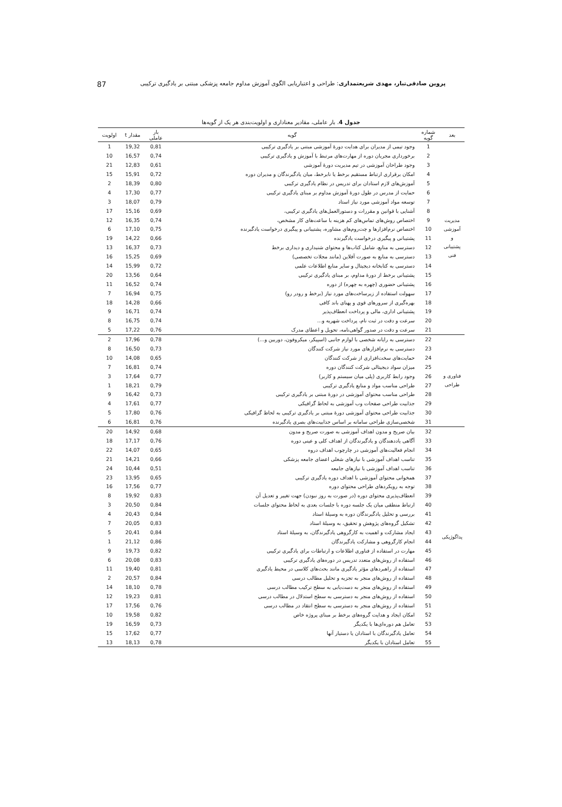پروین صادقی‌تبار، مهدی شریعتمداری: طراحی و اعتباریابی الگوی آموزش مداوم جامعه پزشکی مبتنی بر یادگیری ترکیبی 87
جدول 4. بار عاملی، مقادیر معناداری و اولویت‌بندی هر یک از گویه‌ها
| بعد | شماره گویه | گویه | بار عاملی | مقدار t | اولویت |
| --- | --- | --- | --- | --- | --- |
| مدیریت آموزشی و پشتیبانی فنی | 1 | وجود تیمی از مدیران برای هدایت دورهٔ آموزشی مبتنی بر یادگیری ترکیبی | 0,81 | 19,32 | 1 |
| | 2 | برخورداری مجریان دوره از مهارت‌های مرتبط با آموزش و یادگیری ترکیبی | 0,74 | 16,57 | 10 |
| | 3 | وجود طراحان آموزشی در تیم مدیریت دورهٔ آموزشی | 0,61 | 12,83 | 21 |
| | 4 | امکان برقراری ارتباط مستقیم برخط یا نابرخط، میان یادگیرندگان و مدیران دوره | 0,72 | 15,91 | 15 |
| | 5 | آموزش‌های لازم استادان برای تدریس در نظام یادگیری ترکیبی | 0,80 | 18,39 | 2 |
| | 6 | حمایت از مدرس در طول دورهٔ آموزش مداوم بر مبنای یادگیری ترکیبی | 0,77 | 17,30 | 4 |
| | 7 | توسعه مواد آموزشی مورد نیاز استاد | 0,79 | 18,07 | 3 |
| | 8 | آشنایی با قوانین و مقررات و دستورالعمل‌های یادگیری ترکیبی، | 0,69 | 15,16 | 17 |
| | 9 | اختصاص روش‌های تماس‌های کم هزینه با ساعت‌های کار مشخص، | 0,74 | 16,35 | 12 |
| | 10 | اختصاص نرم‌افزارها و چت‌روم‌های مشاوره، پشتیبانی و پیگیری درخواست یادگیرنده | 0,75 | 17,10 | 6 |
| | 11 | پشتیبانی و پیگیری درخواست یادگیرنده | 0,66 | 14,22 | 19 |
| | 12 | دسترسی به منابع، شامل کتاب‌ها و محتوای شنیداری و دیداری برخط | 0,73 | 16,37 | 13 |
| | 13 | دسترسی به منابع به صورت آفلاین (مانند مجلات تخصصی) | 0,69 | 15,25 | 16 |
| | 14 | دسترسی به کتابخانه دیجیتال و سایر منابع اطلاعات علمی | 0,72 | 15,99 | 14 |
| | 15 | پشتیبانی برخط از دورهٔ مداوم، بر مبنای یادگیری ترکیبی | 0,64 | 13,56 | 20 |
| | 16 | پشتیبانی حضوری (چهره به چهره) از دوره | 0,74 | 16,52 | 11 |
| | 17 | سهولت استفاده از زیرساخت‌های مورد نیاز (برخط و رودر رو) | 0,75 | 16,94 | 7 |
| | 18 | بهره‌گیری از سرورهای قوی و پهنای باند کافی | 0,66 | 14,28 | 18 |
| | 19 | پشتیبانی اداری، مالی و پرداخت انعطاف‌پذیر | 0,74 | 16,71 | 9 |
| | 20 | سرعت و دقت در ثبت نام، پرداخت شهریه و... | 0,74 | 16,75 | 8 |
| | 21 | سرعت و دقت در صدور گواهی‌نامه، تحویل و اعطای مدرک | 0,76 | 17,22 | 5 |
| فناوری و طراحی | 22 | دسترسی به رایانه شخصی با لوازم جانبی (اسپیکر، میکروفون، دوربین و...) | 0,78 | 17,96 | 2 |
| | 23 | دسترسی به نرم‌افزارهای مورد نیاز شرکت کنندگان | 0,73 | 16,50 | 8 |
| | 24 | حمایت‌های سخت‌افزاری از شرکت کنندگان | 0,65 | 14,08 | 10 |
| | 25 | میزان سواد دیجیتالی شرکت کنندگان دوره | 0,74 | 16,81 | 7 |
| | 26 | وجود رابط کاربری (پلی میان سیستم و کاربر) | 0,77 | 17,64 | 3 |
| | 27 | طراحی مناسب مواد و منابع یادگیری ترکیبی | 0,79 | 18,21 | 1 |
| | 28 | طراحی مناسب محتوای آموزشی در دورهٔ مبتنی بر یادگیری ترکیبی | 0,73 | 16,42 | 9 |
| | 29 | جذابیت طراحی صفحات وب آموزشی به لحاظ گرافیکی | 0,77 | 17,61 | 4 |
| | 30 | جذابیت طراحی محتوای آموزشی دورهٔ مبتنی بر یادگیری ترکیبی به لحاظ گرافیکی | 0,76 | 17,80 | 5 |
| | 31 | شخصی‌سازی طراحی سامانه بر اساس جذابیت‌های بصری یادگیرنده | 0,76 | 16,81 | 6 |
| پداگوژیکی | 32 | بیان صریح و مدون اهداف آموزشی به صورت صریح و مدون | 0,68 | 14,92 | 20 |
| | 33 | آگاهی یاددهندگان و یادگیرندگان از اهداف کلی و عینی دوره | 0,76 | 17,17 | 18 |
| | 34 | انجام فعالیت‌های آموزشی در چارچوب اهداف دروه | 0,65 | 14,07 | 22 |
| | 35 | تناسب اهداف آموزشی با نیازهای شغلی اعضای جامعه پزشکی | 0,66 | 14,21 | 21 |
| | 36 | تناسب اهداف آموزشی با نیازهای جامعه | 0,51 | 10,44 | 24 |
| | 37 | همخوانی محتوای آموزشی با اهداف دوره یادگیری ترکیبی | 0,65 | 13,95 | 23 |
| | 38 | توجه به رویکردهای طراحی محتوای دوره | 0,77 | 17,56 | 16 |
| | 39 | انعطاف‌پذیری محتوای دوره (در صورت به روز نبودن) جهت تغییر و تعدیل آن | 0,83 | 19,92 | 8 |
| | 40 | ارتباط منطقی میان یک جلسه دوره با جلسات بعدی به لحاظ محتوای جلسات | 0,84 | 20,50 | 3 |
| | 41 | بررسی و تحلیل یادگیرندگان دوره به وسیلهٔ استاد | 0,84 | 20,43 | 4 |
| | 42 | تشکیل گروه‌های پژوهش و تحقیق، به وسیلهٔ استاد | 0,83 | 20,05 | 7 |
| | 43 | ایجاد مشارکت و اهمیت به کارگروهی یادگیرندگان، به وسیلهٔ استاد | 0,84 | 20,41 | 5 |
| | 44 | انجام کارگروهی و مشارکت یادگیرندگان | 0,86 | 21,12 | 1 |
| | 45 | مهارت در استفاده از فناوری اطلاعات و ارتباطات برای یادگیری ترکیبی | 0,82 | 19,73 | 9 |
| | 46 | استفاده از روش‌های متعدد تدریس در دوره‌های یادگیری ترکیبی | 0,83 | 20,08 | 6 |
| | 47 | استفاده از راهبردهای مؤثر یادگیری مانند بحث‌های کلاسی در محیط یادگیری | 0,81 | 19,40 | 11 |
| | 48 | استفاده از روش‌های منجر به تجزیه و تحلیل مطالب درسی | 0,84 | 20,57 | 2 |
| | 49 | استفاده از روش‌های منجر به دست‌یابی به سطح ترکیب مطالب درسی | 0,78 | 18,10 | 14 |
| | 50 | استفاده از روش‌های منجر به دسترسی به سطح استدلال در مطالب درسی | 0,81 | 19,23 | 12 |
| | 51 | استفاده از روش‌های منجر به دسترسی به سطح انتقاد در مطالب درسی | 0,76 | 17,56 | 17 |
| | 52 | امکان ایجاد و هدایت گروه‌های برخط بر مبنای پروژه خاص | 0,82 | 19,58 | 10 |
| | 53 | تعامل هم دوره‌ای‌ها با یکدیگر | 0,73 | 16,59 | 19 |
| | 54 | تعامل یادگیرندگان با استادان یا دستیار آنها | 0,77 | 17,62 | 15 |
| | 55 | تعامل استادان با یکدیگر | 0,78 | 18,13 | 13 |